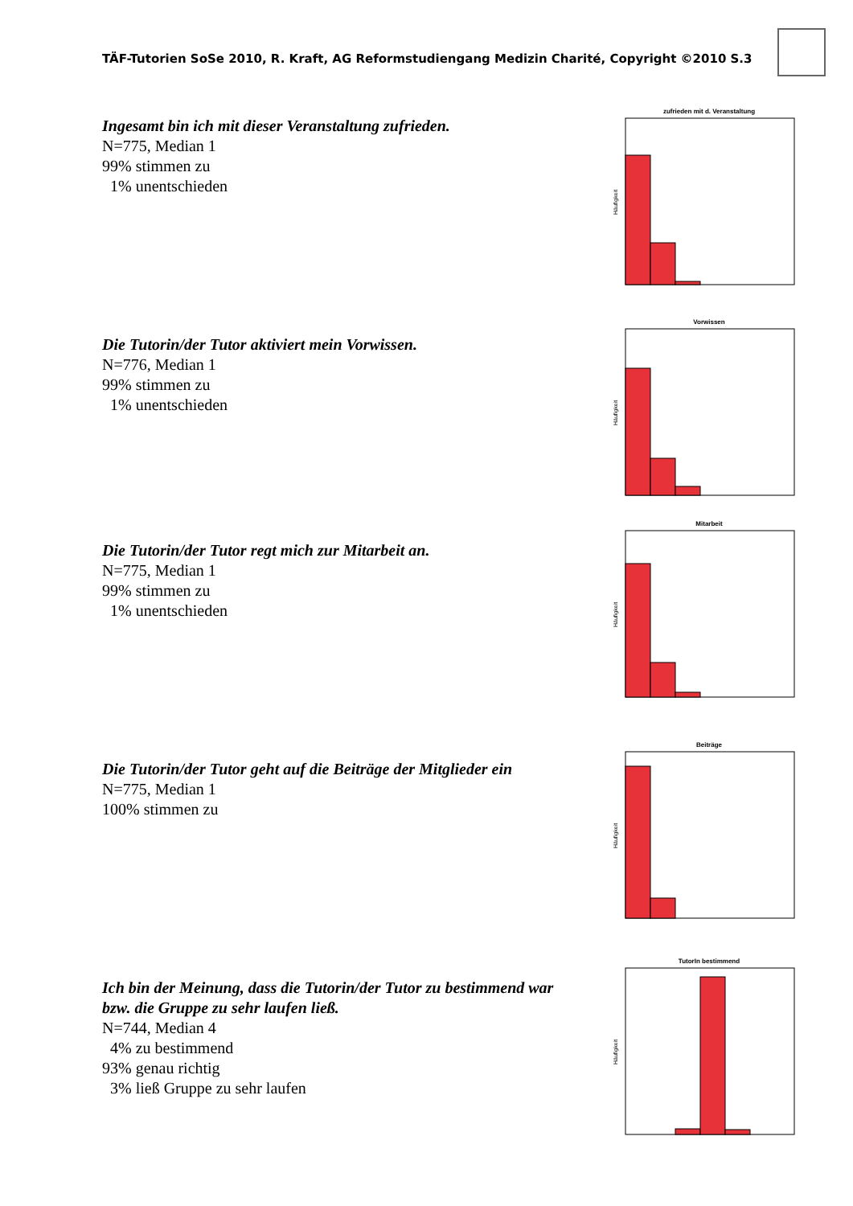TÄF-Tutorien SoSe 2010, R. Kraft, AG Reformstudiengang Medizin Charité, Copyright ©2010 S.3
Ingesamt bin ich mit dieser Veranstaltung zufrieden.
N=775, Median 1
99% stimmen zu
1% unentschieden
zufrieden mit d. Veranstaltung
Häufigkeit
Die Tutorin/der Tutor aktiviert mein Vorwissen.
N=776, Median 1
99% stimmen zu
1% unentschieden
Vorwissen
Häufigkeit
Die Tutorin/der Tutor regt mich zur Mitarbeit an.
N=775, Median 1
99% stimmen zu
1% unentschieden
Mitarbeit
Häufigkeit
Die Tutorin/der Tutor geht auf die Beiträge der Mitglieder ein
N=775, Median 1
100% stimmen zu
Beiträge
Häufigkeit
Ich bin der Meinung, dass die Tutorin/der Tutor zu bestimmend war bzw. die Gruppe zu sehr laufen ließ.
N=744, Median 4
4% zu bestimmend
93% genau richtig
3% ließ Gruppe zu sehr laufen
TutorIn bestimmend
Häufigkeit